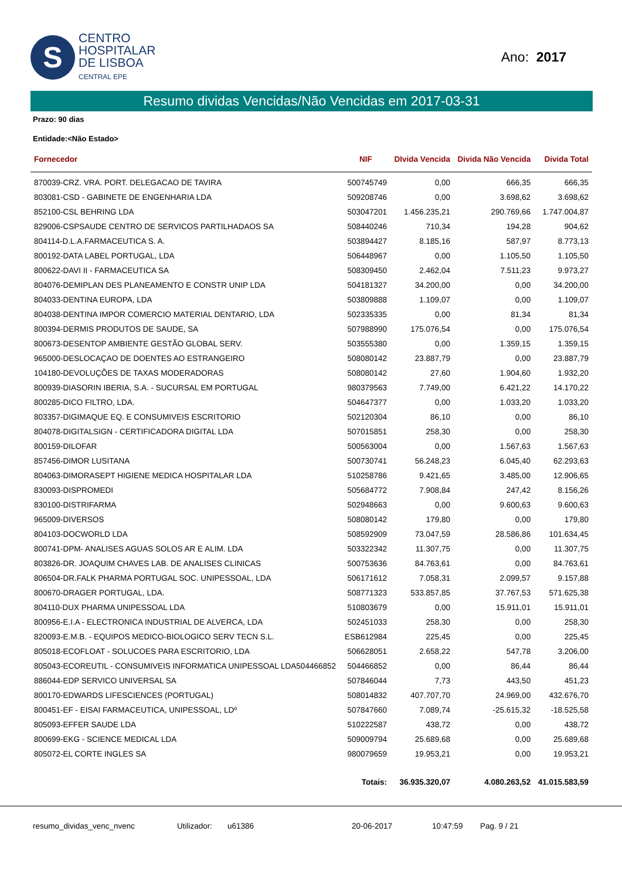S
CENTRO
HOSPITALAR
DE LISBOA
CENTRAL EPE
Ano: 2017
Resumo dividas Vencidas/Não Vencidas em 2017-03-31
Prazo: 90 dias
Entidade:<Não Estado>
| Fornecedor | NIF | DIvida Vencida | Divida Não Vencida | Divida Total |
| --- | --- | --- | --- | --- |
| 870039-CRZ. VRA. PORT. DELEGACAO DE TAVIRA | 500745749 | 0,00 | 666,35 | 666,35 |
| 803081-CSD - GABINETE DE ENGENHARIA LDA | 509208746 | 0,00 | 3.698,62 | 3.698,62 |
| 852100-CSL BEHRING LDA | 503047201 | 1.456.235,21 | 290.769,66 | 1.747.004,87 |
| 829006-CSPSAUDE CENTRO DE SERVICOS PARTILHADAOS SA | 508440246 | 710,34 | 194,28 | 904,62 |
| 804114-D.L.A.FARMACEUTICA S. A. | 503894427 | 8.185,16 | 587,97 | 8.773,13 |
| 800192-DATA LABEL PORTUGAL, LDA | 506448967 | 0,00 | 1.105,50 | 1.105,50 |
| 800622-DAVI II - FARMACEUTICA SA | 508309450 | 2.462,04 | 7.511,23 | 9.973,27 |
| 804076-DEMIPLAN DES PLANEAMENTO E CONSTR UNIP LDA | 504181327 | 34.200,00 | 0,00 | 34.200,00 |
| 804033-DENTINA EUROPA, LDA | 503809888 | 1.109,07 | 0,00 | 1.109,07 |
| 804038-DENTINA IMPOR COMERCIO MATERIAL DENTARIO, LDA | 502335335 | 0,00 | 81,34 | 81,34 |
| 800394-DERMIS PRODUTOS DE SAUDE, SA | 507988990 | 175.076,54 | 0,00 | 175.076,54 |
| 800673-DESENTOP AMBIENTE GESTÃO GLOBAL SERV. | 503555380 | 0,00 | 1.359,15 | 1.359,15 |
| 965000-DESLOCAÇAO DE DOENTES AO ESTRANGEIRO | 508080142 | 23.887,79 | 0,00 | 23.887,79 |
| 104180-DEVOLUÇÕES DE TAXAS MODERADORAS | 508080142 | 27,60 | 1.904,60 | 1.932,20 |
| 800939-DIASORIN IBERIA, S.A. - SUCURSAL EM PORTUGAL | 980379563 | 7.749,00 | 6.421,22 | 14.170,22 |
| 800285-DICO FILTRO, LDA. | 504647377 | 0,00 | 1.033,20 | 1.033,20 |
| 803357-DIGIMAQUE EQ. E CONSUMIVEIS ESCRITORIO | 502120304 | 86,10 | 0,00 | 86,10 |
| 804078-DIGITALSIGN - CERTIFICADORA DIGITAL LDA | 507015851 | 258,30 | 0,00 | 258,30 |
| 800159-DILOFAR | 500563004 | 0,00 | 1.567,63 | 1.567,63 |
| 857456-DIMOR LUSITANA | 500730741 | 56.248,23 | 6.045,40 | 62.293,63 |
| 804063-DIMORASEPT HIGIENE MEDICA HOSPITALAR LDA | 510258786 | 9.421,65 | 3.485,00 | 12.906,65 |
| 830093-DISPROMEDI | 505684772 | 7.908,84 | 247,42 | 8.156,26 |
| 830100-DISTRIFARMA | 502948663 | 0,00 | 9.600,63 | 9.600,63 |
| 965009-DIVERSOS | 508080142 | 179,80 | 0,00 | 179,80 |
| 804103-DOCWORLD LDA | 508592909 | 73.047,59 | 28.586,86 | 101.634,45 |
| 800741-DPM- ANALISES AGUAS SOLOS AR E ALIM. LDA | 503322342 | 11.307,75 | 0,00 | 11.307,75 |
| 803826-DR. JOAQUIM CHAVES LAB. DE ANALISES CLINICAS | 500753636 | 84.763,61 | 0,00 | 84.763,61 |
| 806504-DR.FALK PHARMA PORTUGAL SOC. UNIPESSOAL, LDA | 506171612 | 7.058,31 | 2.099,57 | 9.157,88 |
| 800670-DRAGER PORTUGAL, LDA. | 508771323 | 533.857,85 | 37.767,53 | 571.625,38 |
| 804110-DUX PHARMA UNIPESSOAL LDA | 510803679 | 0,00 | 15.911,01 | 15.911,01 |
| 800956-E.I.A - ELECTRONICA INDUSTRIAL DE ALVERCA, LDA | 502451033 | 258,30 | 0,00 | 258,30 |
| 820093-E.M.B. - EQUIPOS MEDICO-BIOLOGICO SERV TECN S.L. | ESB612984 | 225,45 | 0,00 | 225,45 |
| 805018-ECOFLOAT - SOLUCOES PARA ESCRITORIO, LDA | 506628051 | 2.658,22 | 547,78 | 3.206,00 |
| 805043-ECOREUTIL - CONSUMIVEIS INFORMATICA UNIPESSOAL LDA504466852 | 504466852 | 0,00 | 86,44 | 86,44 |
| 886044-EDP SERVICO UNIVERSAL SA | 507846044 | 7,73 | 443,50 | 451,23 |
| 800170-EDWARDS LIFESCIENCES (PORTUGAL) | 508014832 | 407.707,70 | 24.969,00 | 432.676,70 |
| 800451-EF - EISAI FARMACEUTICA, UNIPESSOAL, LDº | 507847660 | 7.089,74 | -25.615,32 | -18.525,58 |
| 805093-EFFER SAUDE LDA | 510222587 | 438,72 | 0,00 | 438,72 |
| 800699-EKG - SCIENCE MEDICAL LDA | 509009794 | 25.689,68 | 0,00 | 25.689,68 |
| 805072-EL CORTE INGLES SA | 980079659 | 19.953,21 | 0,00 | 19.953,21 |
| | Totais: | 36.935.320,07 | 4.080.263,52 | 41.015.583,59 |
resumo_dividas_venc_nvenc Utilizador: u61386 20-06-2017 10:47:59 Pag. 9 / 21